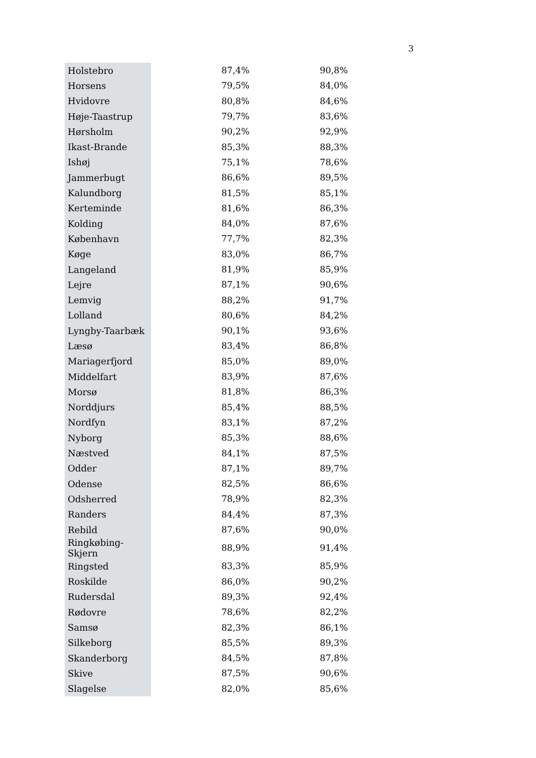3
| Holstebro | 87,4% | 90,8% |
| Horsens | 79,5% | 84,0% |
| Hvidovre | 80,8% | 84,6% |
| Høje-Taastrup | 79,7% | 83,6% |
| Hørsholm | 90,2% | 92,9% |
| Ikast-Brande | 85,3% | 88,3% |
| Ishøj | 75,1% | 78,6% |
| Jammerbugt | 86,6% | 89,5% |
| Kalundborg | 81,5% | 85,1% |
| Kerteminde | 81,6% | 86,3% |
| Kolding | 84,0% | 87,6% |
| København | 77,7% | 82,3% |
| Køge | 83,0% | 86,7% |
| Langeland | 81,9% | 85,9% |
| Lejre | 87,1% | 90,6% |
| Lemvig | 88,2% | 91,7% |
| Lolland | 80,6% | 84,2% |
| Lyngby-Taarbæk | 90,1% | 93,6% |
| Læsø | 83,4% | 86,8% |
| Mariagerfjord | 85,0% | 89,0% |
| Middelfart | 83,9% | 87,6% |
| Morsø | 81,8% | 86,3% |
| Norddjurs | 85,4% | 88,5% |
| Nordfyn | 83,1% | 87,2% |
| Nyborg | 85,3% | 88,6% |
| Næstved | 84,1% | 87,5% |
| Odder | 87,1% | 89,7% |
| Odense | 82,5% | 86,6% |
| Odsherred | 78,9% | 82,3% |
| Randers | 84,4% | 87,3% |
| Rebild | 87,6% | 90,0% |
| Ringkøbing-Skjern | 88,9% | 91,4% |
| Ringsted | 83,3% | 85,9% |
| Roskilde | 86,0% | 90,2% |
| Rudersdal | 89,3% | 92,4% |
| Rødovre | 78,6% | 82,2% |
| Samsø | 82,3% | 86,1% |
| Silkeborg | 85,5% | 89,3% |
| Skanderborg | 84,5% | 87,8% |
| Skive | 87,5% | 90,6% |
| Slagelse | 82,0% | 85,6% |